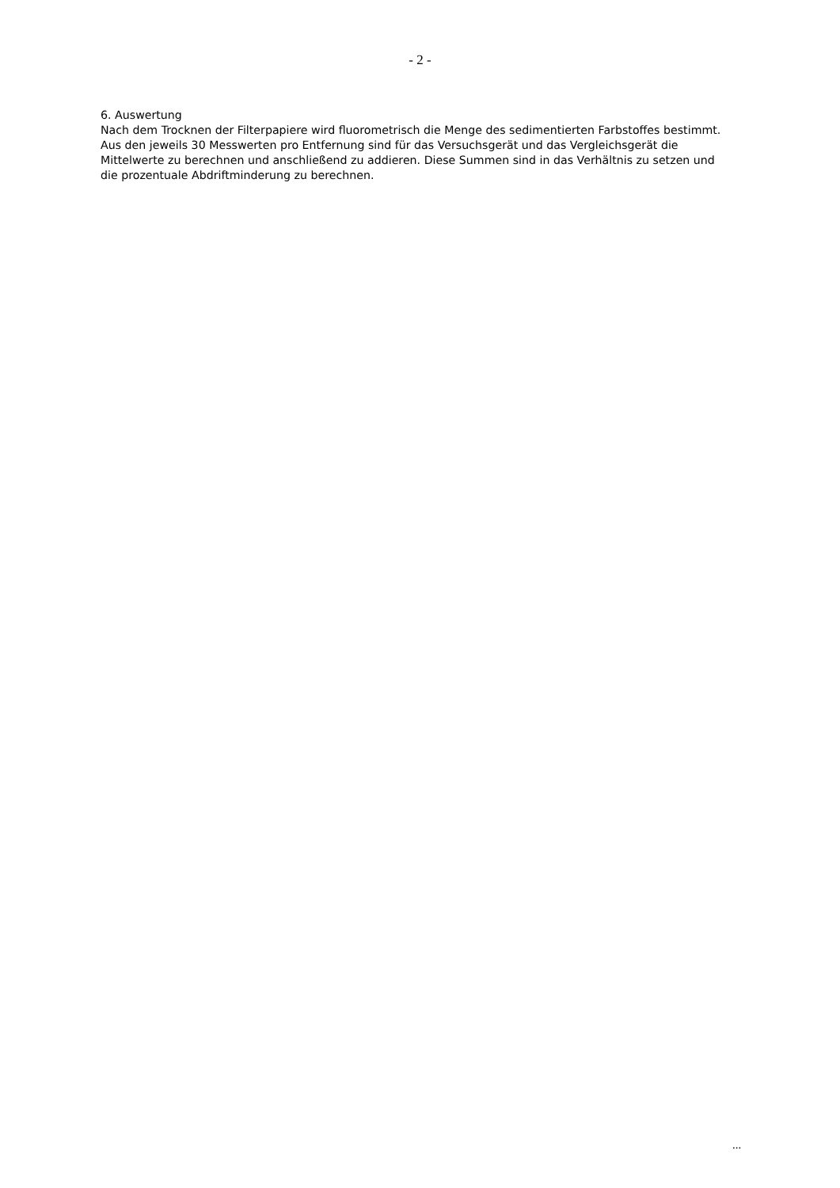- 2 -
6. Auswertung
Nach dem Trocknen der Filterpapiere wird fluorometrisch die Menge des sedimentierten Farbstoffes bestimmt. Aus den jeweils 30 Messwerten pro Entfernung sind für das Versuchsgerät und das Vergleichsgerät die Mittelwerte zu berechnen und anschließend zu addieren. Diese Summen sind in das Verhältnis zu setzen und die prozentuale Abdriftminderung zu berechnen.
...